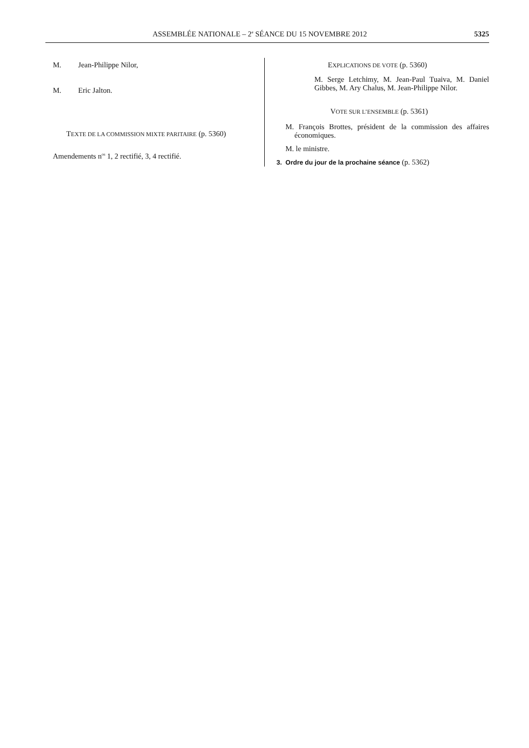ASSEMBLÉE NATIONALE – 2<sup>e</sup> SÉANCE DU 15 NOVEMBRE 2012 5325
M. Jean-Philippe Nilor,
M. Eric Jalton.
TEXTE DE LA COMMISSION MIXTE PARITAIRE (p. 5360)
Amendements n<sup>os</sup> 1, 2 rectifié, 3, 4 rectifié.
EXPLICATIONS DE VOTE (p. 5360)
M. Serge Letchimy, M. Jean-Paul Tuaiva, M. Daniel Gibbes, M. Ary Chalus, M. Jean-Philippe Nilor.
VOTE SUR L’ENSEMBLE (p. 5361)
M. François Brottes, président de la commission des affaires économiques.
M. le ministre.
3. Ordre du jour de la prochaine séance (p. 5362)